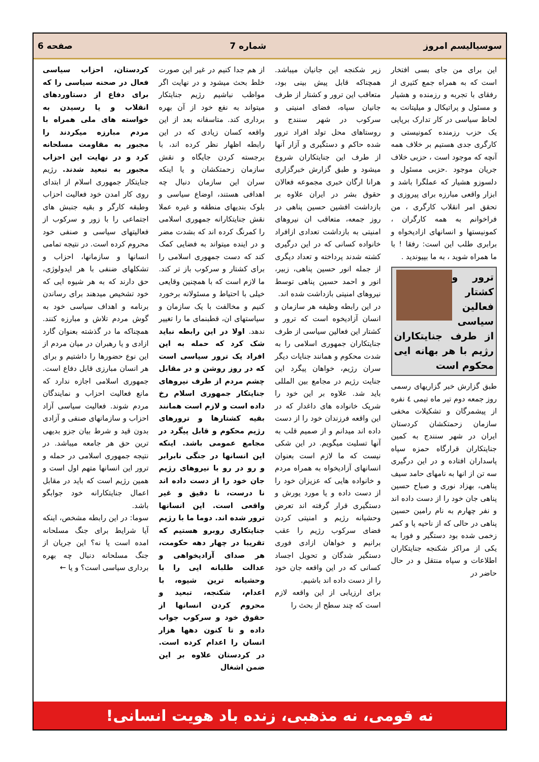سوسیالیسم امروز شماره 7 صفحه 6
این برای من جای بسی افتخار است که به همراه جمع کثیری از رفقای با تجربه و رزمنده و هشیار و مسئول و پراتیکال و میلیتانت به لحاظ سیاسی در کار تدارک برپایی یک حزب رزمنده کمونیستی و کارگری جدی هستیم بر خلاف همه آنچه که موجود است ، حزبی خلاف جریان موجود .حزبی مسئول و دلسوزو هشیار که عملگرا باشد و ابزار واقعی مبارزه برای پیروزی و تحقق امر انقلاب کارگری ، من فراخوانم به همه کارگران ، کمونیستها و انسانهای ازادیخواه و برابری طلب این است: رفقا ! با ما همراه شوید ، به ما بپیوندید .
ترور و کشتار فعالین سیاسی از طرف جنایتکاران رژیم با هر بهانه ایی محکوم است
طبق گزارش خبر گزاریهای رسمی روز جمعه دوم تیر ماه تیمی ٤ نفره از پیشمرگان و تشکیلات مخفی سازمان زحمتکشان کردستان ایران در شهر سنندج به کمین جنایتکاران قرارگاه حمزه سپاه پاسداران افتاده و در این درگیری سه تن از انها به نامهای حامد سیف پناهی، بهزاد نوری و صباح حسین پناهی جان خود را از دست داده اند و نفر چهارم به نام رامین حسین پناهی در حالی که از ناحیه پا و کمر زخمی شده بود دستگیر و فورا به یکی از مراکز شکنجه جنایتکاران اطلاعات و سپاه منتقل و در حال حاضر در
زیر شکنجه این جانیان میباشد. همچناکه قابل پیش بینی بود، متعاقب این ترور و کشتار از طرف جانیان سپاه، فضای امنیتی و سرکوب در شهر سنندج و روستاهای محل تولد افراد ترور شده حاکم و دستگیری و آزار آنها از طرف این جنایتکاران شروع میشود و طبق گزارش خبرگزاری هرانا ارگان خبری مجموعه فعالان حقوق بشر در ایران علاوه بر بازداشت افشین حسین پناهی در روز جمعه، متعاقب ان نیروهای امنیتی به بازداشت تعدادی ازافراد خانواده کسانی که در این درگیری کشته شدند پرداخته و تعداد دیگری از جمله انور حسین پناهی، زبیر، انور و احمد حسین پناهی توسط نیروهای امنیتی بازداشت شده اند.
در این رابطه وظیفه هر سازمان و انسان آزادیخوه است که ترور و کشتار این فعالین سیاسی از طرف جنایتکاران جمهوری اسلامی را به شدت محکوم و همانند جنایات دیگر سران رژیم، خواهان پیگرد این جنایت رژیم در مجامع بین المللی باید شد. علاوه بر این خود را شریک خانواده های داغدار که در این واقعه فرزندان خود را از دست داده اند میدانم و از صمیم قلب به آنها تسلیت میگویم. در این شکی نیست که ما لازم است بعنوان انسانهای آزادیخواه به همراه مردم و خانواده هایی که عزیزان خود را از دست داده و یا مورد یورش و دستگیری قرار گرفته اند تعرض وحشیانه رژیم و امنیتی کردن فضای سرکوب رژیم را عقب برانیم و خواهان ازادی فوری دستگیر شدگان و تحویل اجساد کسانی که در این واقعه جان خود را از دست داده اند باشیم.
برای ارزیابی از این واقعه لازم است که چند سطح از بحث را
از هم جدا کنیم در غیر این صورت خلط بحث میشود و در نهایت اگر مواظب نباشیم رژیم جنایتکار میتواند به نفع خود از آن بهره برداری کند. متاسفانه بعد از این واقعه کسان زیادی که در این رابطه اظهار نظر کرده اند، با برجسته کردن جایگاه و نقش سازمان زحمتکشان و یا اینکه سران این سازمان دنبال چه اهدافی هستند، اوضاع سیاسی و بلوک بندیهای منطقه و غیره عملا نقش جنایتکارانه جمهوری اسلامی را کمرنگ کرده اند که بشدت مضر و در اینده میتواند به فضایی کمک کند که دست جمهوری اسلامی را برای کشتار و سرکوب باز تر کند. ما لازم است که با همچنین وقایعی خیلی با احتیاط و مسئولانه برخورد کنیم و مخالفت با یک سازمان و سیاستهای ان، قطبنمای ما را تغییر ندهد. اولا در این رابطه نباید شک کرد که حمله به این افراد یک ترور سیاسی است که در روز روشن و در مقابل چشم مردم از طرف نیروهای جنایتکار جمهوری اسلام رخ داده است و لازم است همانند بقیه کشتارها و ترورهای رژیم محکوم و قابل پیگرد در مجامع عمومی باشد. اینکه این انسانها در جنگی نابرابر و رو در رو با نیروهای رژیم جان خود را از دست داده اند نا درست، نا دقیق و غیر واقعی است. این انسانها ترور شده اند. دوما ما با رژیم جنایتکاری روبرو هستیم که تقریبا در چهار دهه حکومت، هر صدای آزادیخواهی و عدالت طلبانه ایی را با وحشیانه ترین شیوه، با اعدام، شکنجه، تبعید و محروم کردن انسانها از حقوق خود و سرکوب جواب داده و تا کنون دهها هزار انسان را اعدام کرده است. در کردستان علاوه بر این ضمن اشغال
کردستان، احزاب سیاسی فعال در صحنه سیاسی را که برای دفاع از دستاوردهای انقلاب و یا رسیدن به خواسته های ملی همراه با مردم مبارزه میکردند را مجبور به مقاومت مسلحانه کرد و در نهایت این احزاب مجبور به تبعید شدند. رژیم جنایتکار جمهوری اسلام از ابتدای روی کار امدن خود فعالیت احزاب وطبقه کارگر و بقیه جنبش های اجتماعی را با زور و سرکوب از فعالیتهای سیاسی و صنفی خود محروم کرده است. در نتیجه تمامی انسانها و سازمانها، احزاب و تشکلهای ضنفی با هر ایدولوژی، حق دارند که به هر شیوه ایی که خود تشخیص میدهند برای رساندن برنامه و اهداف سیاسی خود به گوش مردم تلاش و مبارزه کنند. همچناکه ما در گذشته بعنوان گارد ازادی و یا رهبران در میان مردم از این نوع حضورها را داشتیم و برای هر انسان مبارزی قابل دفاع است. جمهوری اسلامی اجازه ندارد که مانع فعالیت احزاب و نمایندگان مردم شوند. فعالیت سیاسی آزاد احزاب و سازمانهای صنفی و آزادی بدون قید و شرط بیان جزو بدیهی ترین حق هر جامعه میباشد. در نتیجه جمهوری اسلامی در حمله و ترور این انسانها متهم اول است و همین رژیم است که باید در مقابل اعمال جنایتکارانه خود جوابگو باشد.
سوما: در این رابطه مشخص، اینکه آیا شرایط برای جنگ مسلحانه امده است یا نه؟ این جریان از جنگ مسلحانه دنبال چه بهره برداری سیاسی است؟ و یا ←
نه قومی، نه مذهبی، زنده باد هویت انسانی!